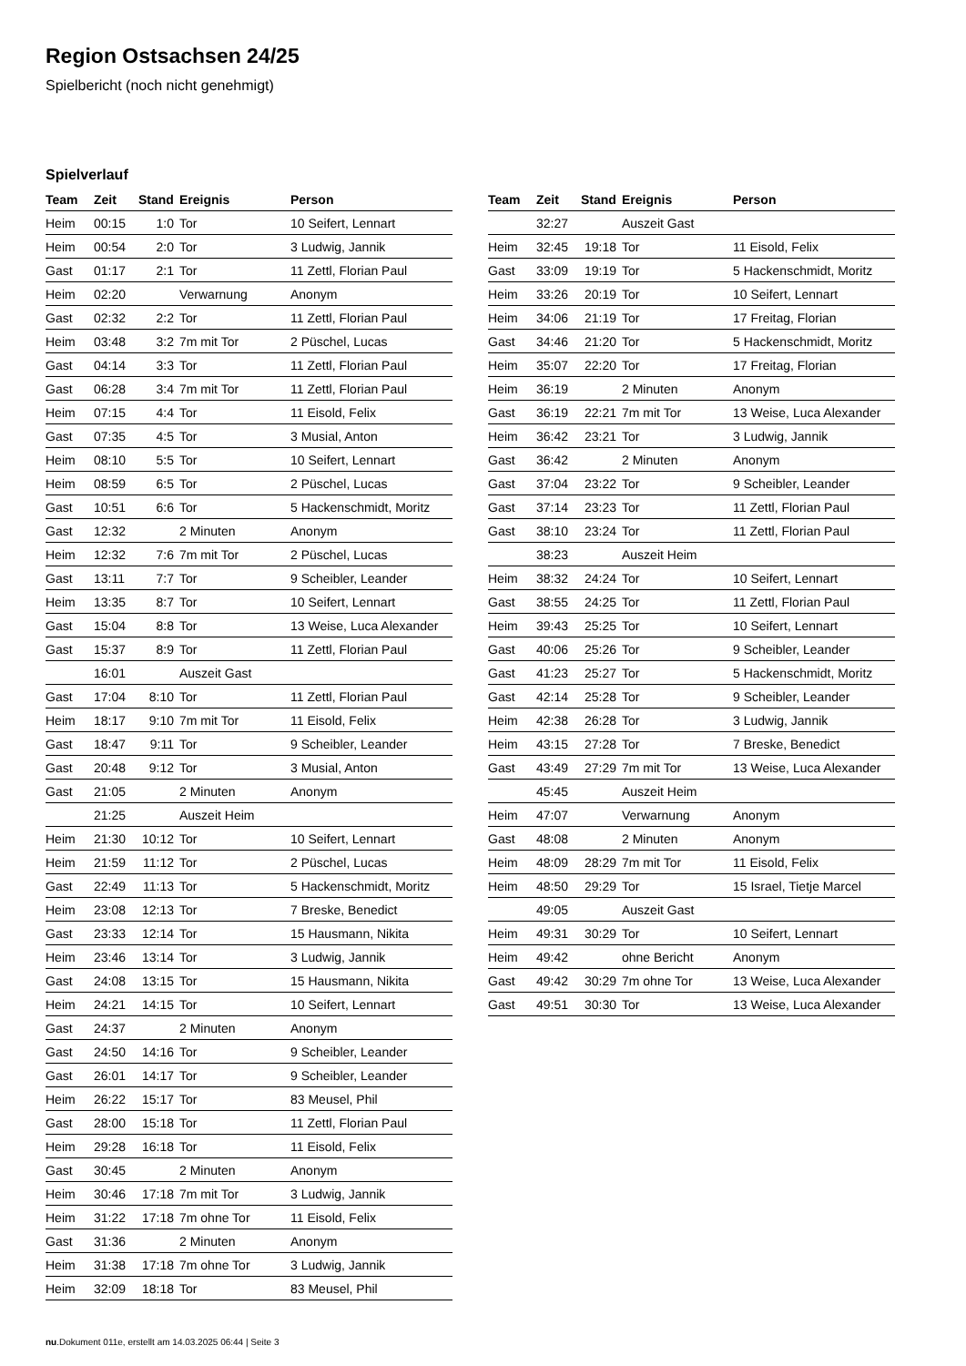Region Ostsachsen 24/25
Spielbericht (noch nicht genehmigt)
Spielverlauf
| Team | Zeit | Stand | Ereignis | Person |
| --- | --- | --- | --- | --- |
| Heim | 00:15 | 1:0 | Tor | 10 Seifert, Lennart |
| Heim | 00:54 | 2:0 | Tor | 3 Ludwig, Jannik |
| Gast | 01:17 | 2:1 | Tor | 11 Zettl, Florian Paul |
| Heim | 02:20 | | Verwarnung | Anonym |
| Gast | 02:32 | 2:2 | Tor | 11 Zettl, Florian Paul |
| Heim | 03:48 | 3:2 | 7m mit Tor | 2 Püschel, Lucas |
| Gast | 04:14 | 3:3 | Tor | 11 Zettl, Florian Paul |
| Gast | 06:28 | 3:4 | 7m mit Tor | 11 Zettl, Florian Paul |
| Heim | 07:15 | 4:4 | Tor | 11 Eisold, Felix |
| Gast | 07:35 | 4:5 | Tor | 3 Musial, Anton |
| Heim | 08:10 | 5:5 | Tor | 10 Seifert, Lennart |
| Heim | 08:59 | 6:5 | Tor | 2 Püschel, Lucas |
| Gast | 10:51 | 6:6 | Tor | 5 Hackenschmidt, Moritz |
| Gast | 12:32 | | 2 Minuten | Anonym |
| Heim | 12:32 | 7:6 | 7m mit Tor | 2 Püschel, Lucas |
| Gast | 13:11 | 7:7 | Tor | 9 Scheibler, Leander |
| Heim | 13:35 | 8:7 | Tor | 10 Seifert, Lennart |
| Gast | 15:04 | 8:8 | Tor | 13 Weise, Luca Alexander |
| Gast | 15:37 | 8:9 | Tor | 11 Zettl, Florian Paul |
| | 16:01 | | Auszeit Gast | |
| Gast | 17:04 | 8:10 | Tor | 11 Zettl, Florian Paul |
| Heim | 18:17 | 9:10 | 7m mit Tor | 11 Eisold, Felix |
| Gast | 18:47 | 9:11 | Tor | 9 Scheibler, Leander |
| Gast | 20:48 | 9:12 | Tor | 3 Musial, Anton |
| Gast | 21:05 | | 2 Minuten | Anonym |
| | 21:25 | | Auszeit Heim | |
| Heim | 21:30 | 10:12 | Tor | 10 Seifert, Lennart |
| Heim | 21:59 | 11:12 | Tor | 2 Püschel, Lucas |
| Gast | 22:49 | 11:13 | Tor | 5 Hackenschmidt, Moritz |
| Heim | 23:08 | 12:13 | Tor | 7 Breske, Benedict |
| Gast | 23:33 | 12:14 | Tor | 15 Hausmann, Nikita |
| Heim | 23:46 | 13:14 | Tor | 3 Ludwig, Jannik |
| Gast | 24:08 | 13:15 | Tor | 15 Hausmann, Nikita |
| Heim | 24:21 | 14:15 | Tor | 10 Seifert, Lennart |
| Gast | 24:37 | | 2 Minuten | Anonym |
| Gast | 24:50 | 14:16 | Tor | 9 Scheibler, Leander |
| Gast | 26:01 | 14:17 | Tor | 9 Scheibler, Leander |
| Heim | 26:22 | 15:17 | Tor | 83 Meusel, Phil |
| Gast | 28:00 | 15:18 | Tor | 11 Zettl, Florian Paul |
| Heim | 29:28 | 16:18 | Tor | 11 Eisold, Felix |
| Gast | 30:45 | | 2 Minuten | Anonym |
| Heim | 30:46 | 17:18 | 7m mit Tor | 3 Ludwig, Jannik |
| Heim | 31:22 | 17:18 | 7m ohne Tor | 11 Eisold, Felix |
| Gast | 31:36 | | 2 Minuten | Anonym |
| Heim | 31:38 | 17:18 | 7m ohne Tor | 3 Ludwig, Jannik |
| Heim | 32:09 | 18:18 | Tor | 83 Meusel, Phil |
| Team | Zeit | Stand | Ereignis | Person |
| --- | --- | --- | --- | --- |
| | 32:27 | | Auszeit Gast | |
| Heim | 32:45 | 19:18 | Tor | 11 Eisold, Felix |
| Gast | 33:09 | 19:19 | Tor | 5 Hackenschmidt, Moritz |
| Heim | 33:26 | 20:19 | Tor | 10 Seifert, Lennart |
| Heim | 34:06 | 21:19 | Tor | 17 Freitag, Florian |
| Gast | 34:46 | 21:20 | Tor | 5 Hackenschmidt, Moritz |
| Heim | 35:07 | 22:20 | Tor | 17 Freitag, Florian |
| Heim | 36:19 | | 2 Minuten | Anonym |
| Gast | 36:19 | 22:21 | 7m mit Tor | 13 Weise, Luca Alexander |
| Heim | 36:42 | 23:21 | Tor | 3 Ludwig, Jannik |
| Gast | 36:42 | | 2 Minuten | Anonym |
| Gast | 37:04 | 23:22 | Tor | 9 Scheibler, Leander |
| Gast | 37:14 | 23:23 | Tor | 11 Zettl, Florian Paul |
| Gast | 38:10 | 23:24 | Tor | 11 Zettl, Florian Paul |
| | 38:23 | | Auszeit Heim | |
| Heim | 38:32 | 24:24 | Tor | 10 Seifert, Lennart |
| Gast | 38:55 | 24:25 | Tor | 11 Zettl, Florian Paul |
| Heim | 39:43 | 25:25 | Tor | 10 Seifert, Lennart |
| Gast | 40:06 | 25:26 | Tor | 9 Scheibler, Leander |
| Gast | 41:23 | 25:27 | Tor | 5 Hackenschmidt, Moritz |
| Gast | 42:14 | 25:28 | Tor | 9 Scheibler, Leander |
| Heim | 42:38 | 26:28 | Tor | 3 Ludwig, Jannik |
| Heim | 43:15 | 27:28 | Tor | 7 Breske, Benedict |
| Gast | 43:49 | 27:29 | 7m mit Tor | 13 Weise, Luca Alexander |
| | 45:45 | | Auszeit Heim | |
| Heim | 47:07 | | Verwarnung | Anonym |
| Gast | 48:08 | | 2 Minuten | Anonym |
| Heim | 48:09 | 28:29 | 7m mit Tor | 11 Eisold, Felix |
| Heim | 48:50 | 29:29 | Tor | 15 Israel, Tietje Marcel |
| | 49:05 | | Auszeit Gast | |
| Heim | 49:31 | 30:29 | Tor | 10 Seifert, Lennart |
| Heim | 49:42 | | ohne Bericht | Anonym |
| Gast | 49:42 | 30:29 | 7m ohne Tor | 13 Weise, Luca Alexander |
| Gast | 49:51 | 30:30 | Tor | 13 Weise, Luca Alexander |
nu.Dokument 011e, erstellt am 14.03.2025 06:44 | Seite 3